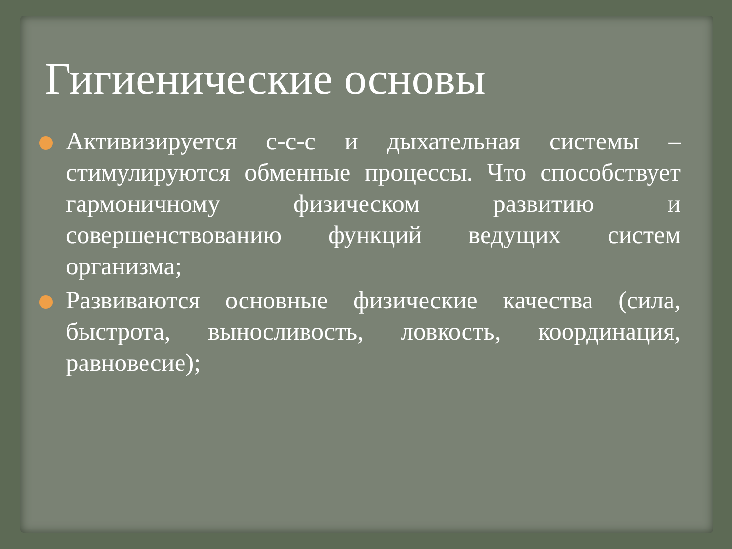Гигиенические основы
Активизируется с-с-с и дыхательная системы – стимулируются обменные процессы. Что способствует гармоничному физическом развитию и совершенствованию функций ведущих систем организма;
Развиваются основные физические качества (сила, быстрота, выносливость, ловкость, координация, равновесие);